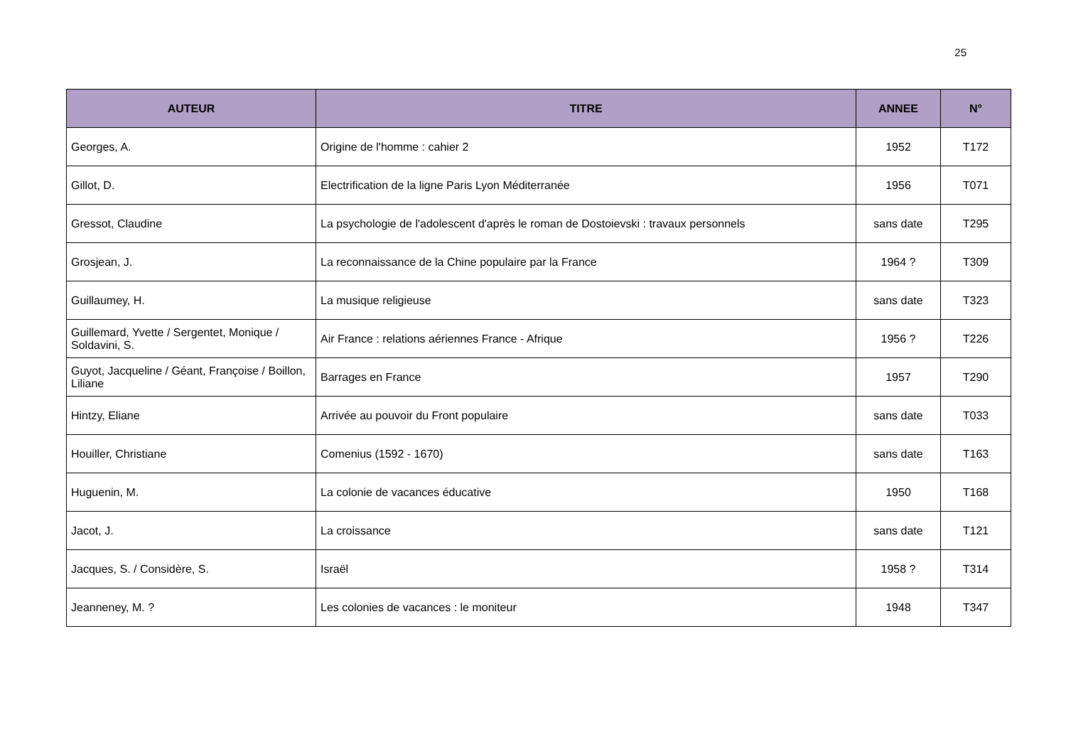25
| AUTEUR | TITRE | ANNEE | N° |
| --- | --- | --- | --- |
| Georges, A. | Origine de l'homme : cahier 2 | 1952 | T172 |
| Gillot, D. | Electrification de la ligne Paris Lyon Méditerranée | 1956 | T071 |
| Gressot, Claudine | La psychologie de l'adolescent d'après le roman de Dostoievski : travaux personnels | sans date | T295 |
| Grosjean, J. | La reconnaissance de la Chine populaire par la France | 1964 ? | T309 |
| Guillaumey, H. | La musique religieuse | sans date | T323 |
| Guillemard, Yvette / Sergentet, Monique / Soldavini, S. | Air France : relations aériennes France - Afrique | 1956 ? | T226 |
| Guyot, Jacqueline / Géant, Françoise / Boillon, Liliane | Barrages en France | 1957 | T290 |
| Hintzy, Eliane | Arrivée au pouvoir du Front populaire | sans date | T033 |
| Houiller, Christiane | Comenius (1592 - 1670) | sans date | T163 |
| Huguenin, M. | La colonie de vacances éducative | 1950 | T168 |
| Jacot, J. | La croissance | sans date | T121 |
| Jacques, S. / Considère, S. | Israël | 1958 ? | T314 |
| Jeanneney, M. ? | Les colonies de vacances : le moniteur | 1948 | T347 |